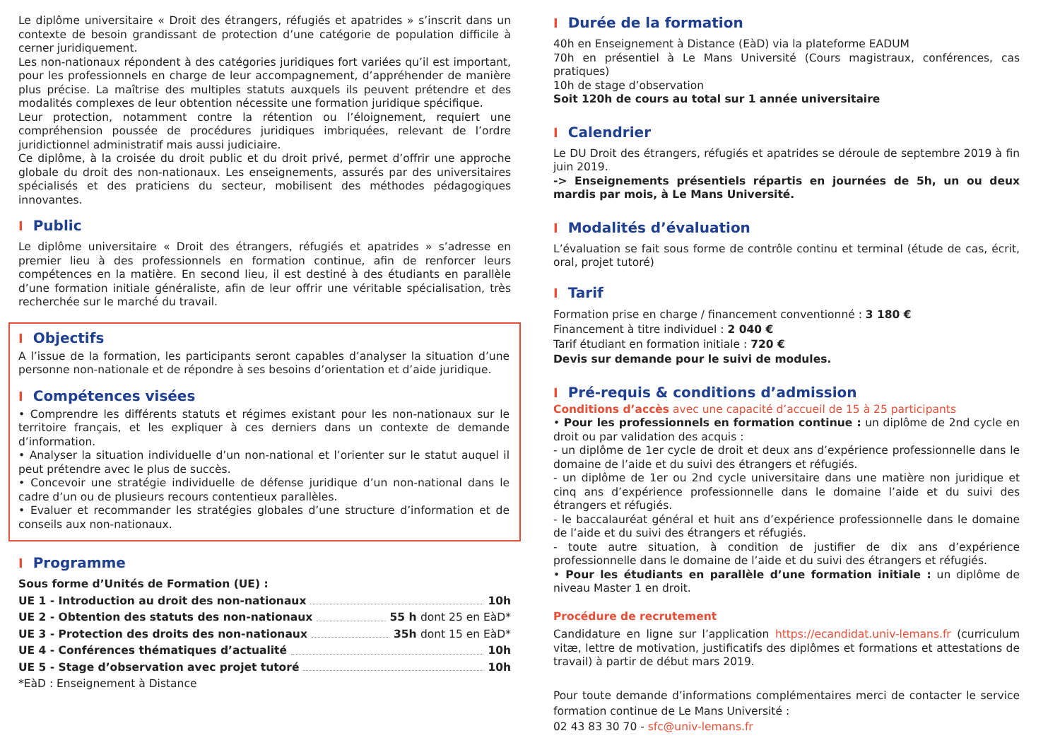Le diplôme universitaire « Droit des étrangers, réfugiés et apatrides » s’inscrit dans un contexte de besoin grandissant de protection d’une catégorie de population difficile à cerner juridiquement.
Les non-nationaux répondent à des catégories juridiques fort variées qu’il est important, pour les professionnels en charge de leur accompagnement, d’appréhender de manière plus précise. La maîtrise des multiples statuts auxquels ils peuvent prétendre et des modalités complexes de leur obtention nécessite une formation juridique spécifique.
Leur protection, notamment contre la rétention ou l’éloignement, requiert une compréhension poussée de procédures juridiques imbriquées, relevant de l’ordre juridictionnel administratif mais aussi judiciaire.
Ce diplôme, à la croisée du droit public et du droit privé, permet d’offrir une approche globale du droit des non-nationaux. Les enseignements, assurés par des universitaires spécialisés et des praticiens du secteur, mobilisent des méthodes pédagogiques innovantes.
I Public
Le diplôme universitaire « Droit des étrangers, réfugiés et apatrides » s’adresse en premier lieu à des professionnels en formation continue, afin de renforcer leurs compétences en la matière. En second lieu, il est destiné à des étudiants en parallèle d’une formation initiale généraliste, afin de leur offrir une véritable spécialisation, très recherchée sur le marché du travail.
I Objectifs
A l’issue de la formation, les participants seront capables d’analyser la situation d’une personne non-nationale et de répondre à ses besoins d’orientation et d’aide juridique.
I Compétences visées
• Comprendre les différents statuts et régimes existant pour les non-nationaux sur le territoire français, et les expliquer à ces derniers dans un contexte de demande d’information.
• Analyser la situation individuelle d’un non-national et l’orienter sur le statut auquel il peut prétendre avec le plus de succès.
• Concevoir une stratégie individuelle de défense juridique d’un non-national dans le cadre d’un ou de plusieurs recours contentieux parallèles.
• Evaluer et recommander les stratégies globales d’une structure d’information et de conseils aux non-nationaux.
I Programme
Sous forme d’Unités de Formation (UE) :
UE 1 - Introduction au droit des non-nationaux 10h
UE 2 - Obtention des statuts des non-nationaux 55 h dont 25 en EàD*
UE 3 - Protection des droits des non-nationaux 35h dont 15 en EàD*
UE 4 - Conférences thématiques d’actualité 10h
UE 5 - Stage d’observation avec projet tutoré 10h
*EàD : Enseignement à Distance
I Durée de la formation
40h en Enseignement à Distance (EàD) via la plateforme EADUM
70h en présentiel à Le Mans Université (Cours magistraux, conférences, cas pratiques)
10h de stage d’observation
Soit 120h de cours au total sur 1 année universitaire
I Calendrier
Le DU Droit des étrangers, réfugiés et apatrides se déroule de septembre 2019 à fin juin 2019.
-> Enseignements présentiels répartis en journées de 5h, un ou deux mardis par mois, à Le Mans Université.
I Modalités d’évaluation
L’évaluation se fait sous forme de contrôle continu et terminal (étude de cas, écrit, oral, projet tutoré)
I Tarif
Formation prise en charge / financement conventionné : 3 180 €
Financement à titre individuel : 2 040 €
Tarif étudiant en formation initiale : 720 €
Devis sur demande pour le suivi de modules.
I Pré-requis & conditions d’admission
Conditions d’accès avec une capacité d’accueil de 15 à 25 participants
• Pour les professionnels en formation continue : un diplôme de 2nd cycle en droit ou par validation des acquis :
- un diplôme de 1er cycle de droit et deux ans d’expérience professionnelle dans le domaine de l’aide et du suivi des étrangers et réfugiés.
- un diplôme de 1er ou 2nd cycle universitaire dans une matière non juridique et cinq ans d’expérience professionnelle dans le domaine l’aide et du suivi des étrangers et réfugiés.
- le baccalauréat général et huit ans d’expérience professionnelle dans le domaine de l’aide et du suivi des étrangers et réfugiés.
- toute autre situation, à condition de justifier de dix ans d’expérience professionnelle dans le domaine de l’aide et du suivi des étrangers et réfugiés.
• Pour les étudiants en parallèle d’une formation initiale : un diplôme de niveau Master 1 en droit.
Procédure de recrutement
Candidature en ligne sur l’application https://ecandidat.univ-lemans.fr (curriculum vitæ, lettre de motivation, justificatifs des diplômes et formations et attestations de travail) à partir de début mars 2019.
Pour toute demande d’informations complémentaires merci de contacter le service formation continue de Le Mans Université :
02 43 83 30 70 - sfc@univ-lemans.fr